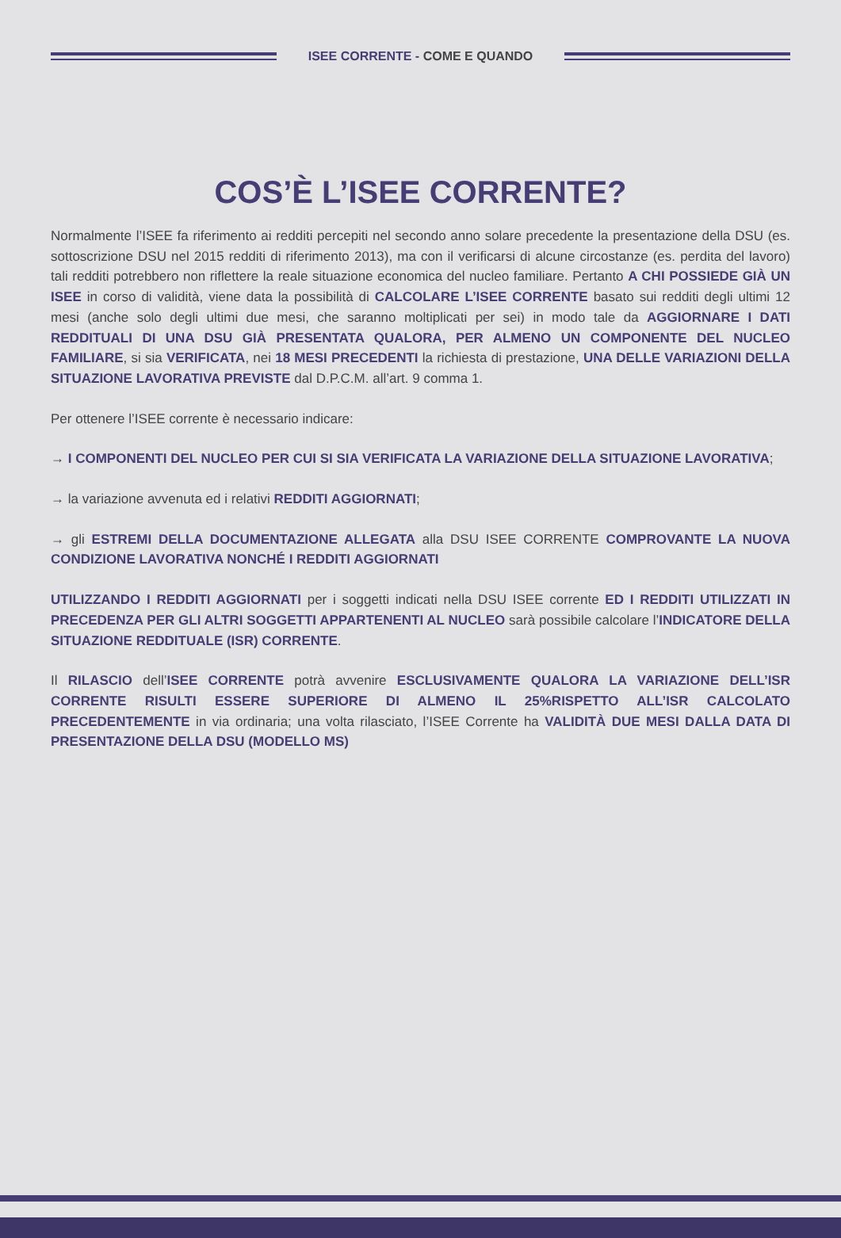ISEE CORRENTE - COME E QUANDO
COS’È L’ISEE CORRENTE?
Normalmente l’ISEE fa riferimento ai redditi percepiti nel secondo anno solare precedente la presentazione della DSU (es. sottoscrizione DSU nel 2015 redditi di riferimento 2013), ma con il verificarsi di alcune circostanze (es. perdita del lavoro) tali redditi potrebbero non riflettere la reale situazione economica del nucleo familiare. Pertanto A CHI POSSIEDE GIÀ UN ISEE in corso di validità, viene data la possibilità di CALCOLARE L’ISEE CORRENTE basato sui redditi degli ultimi 12 mesi (anche solo degli ultimi due mesi, che saranno moltiplicati per sei) in modo tale da AGGIORNARE I DATI REDDITUALI DI UNA DSU GIÀ PRESENTATA QUALORA, PER ALMENO UN COMPONENTE DEL NUCLEO FAMILIARE, si sia VERIFICATA, nei 18 MESI PRECEDENTI la richiesta di prestazione, UNA DELLE VARIAZIONI DELLA SITUAZIONE LAVORATIVA PREVISTE dal D.P.C.M. all’art. 9 comma 1.
Per ottenere l’ISEE corrente è necessario indicare:
→ I COMPONENTI DEL NUCLEO PER CUI SI SIA VERIFICATA LA VARIAZIONE DELLA SITUAZIONE LAVORATIVA;
→ la variazione avvenuta ed i relativi REDDITI AGGIORNATI;
→ gli ESTREMI DELLA DOCUMENTAZIONE ALLEGATA alla DSU ISEE CORRENTE COMPROVANTE LA NUOVA CONDIZIONE LAVORATIVA NONCHÉ I REDDITI AGGIORNATI
UTILIZZANDO I REDDITI AGGIORNATI per i soggetti indicati nella DSU ISEE corrente ED I REDDITI UTILIZZATI IN PRECEDENZA PER GLI ALTRI SOGGETTI APPARTENENTI AL NUCLEO sarà possibile calcolare l’INDICATORE DELLA SITUAZIONE REDDITUALE (ISR) CORRENTE.
Il RILASCIO dell’ISEE CORRENTE potrà avvenire ESCLUSIVAMENTE QUALORA LA VARIAZIONE DELL’ISR CORRENTE RISULTI ESSERE SUPERIORE DI ALMENO IL 25%RISPETTO ALL’ISR CALCOLATO PRECEDENTEMENTE in via ordinaria; una volta rilasciato, l’ISEE Corrente ha VALIDITÀ DUE MESI DALLA DATA DI PRESENTAZIONE DELLA DSU (MODELLO MS)